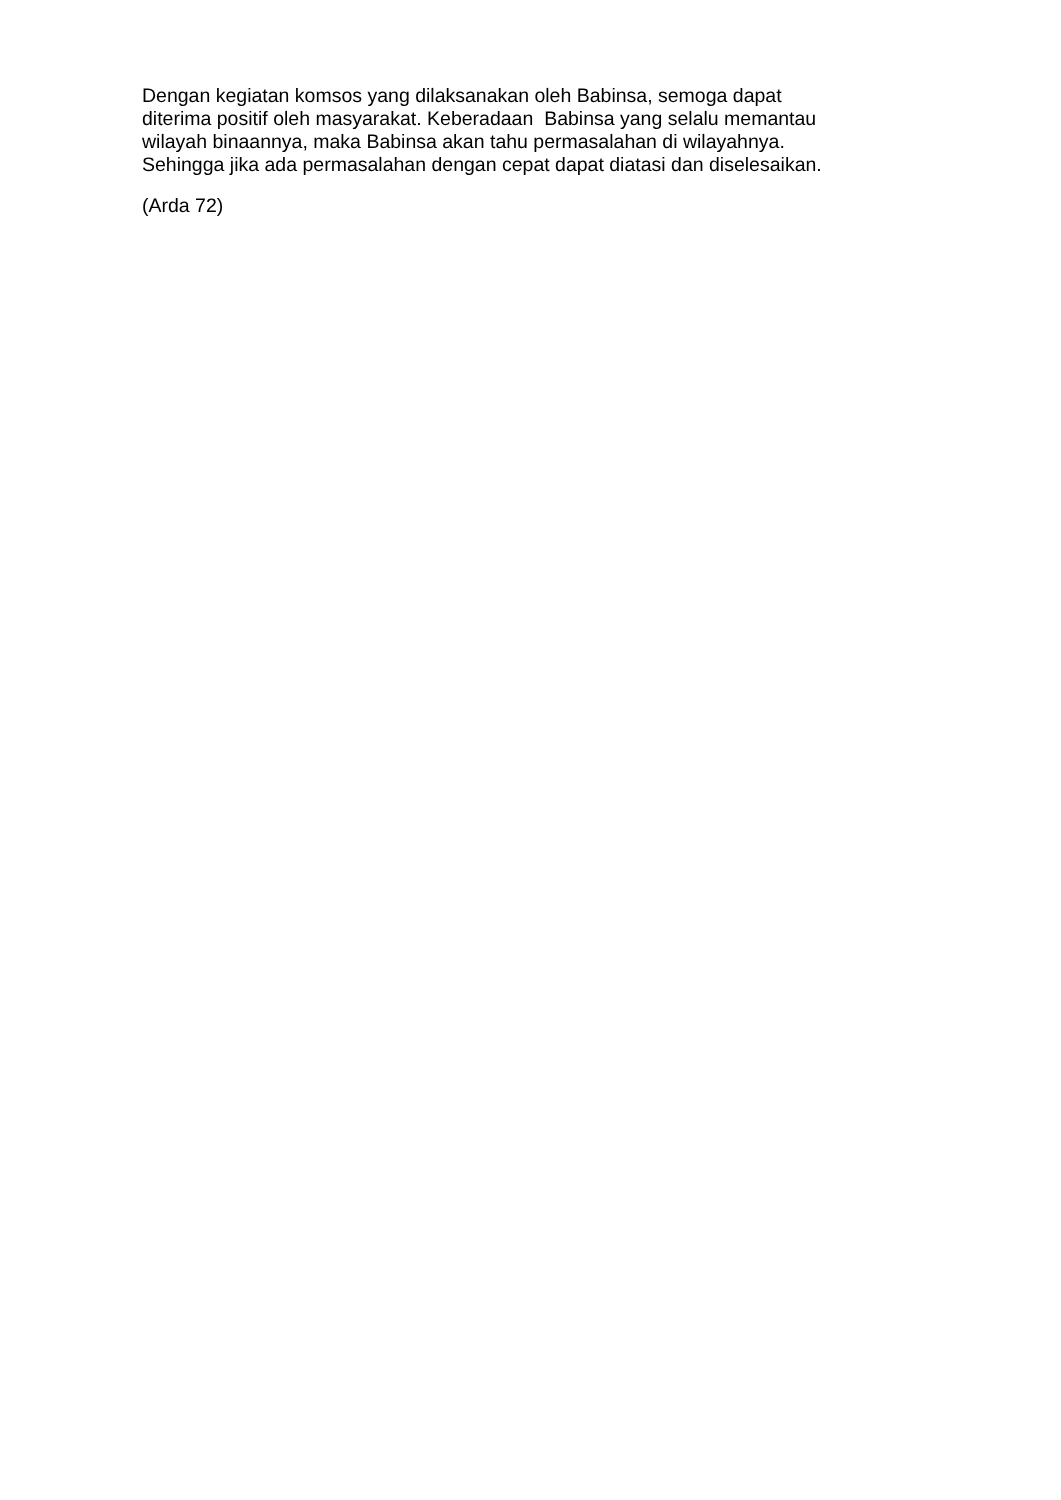Dengan kegiatan komsos yang dilaksanakan oleh Babinsa, semoga dapat
diterima positif oleh masyarakat. Keberadaan Babinsa yang selalu memantau
wilayah binaannya, maka Babinsa akan tahu permasalahan di wilayahnya.
Sehingga jika ada permasalahan dengan cepat dapat diatasi dan diselesaikan.
(Arda 72)